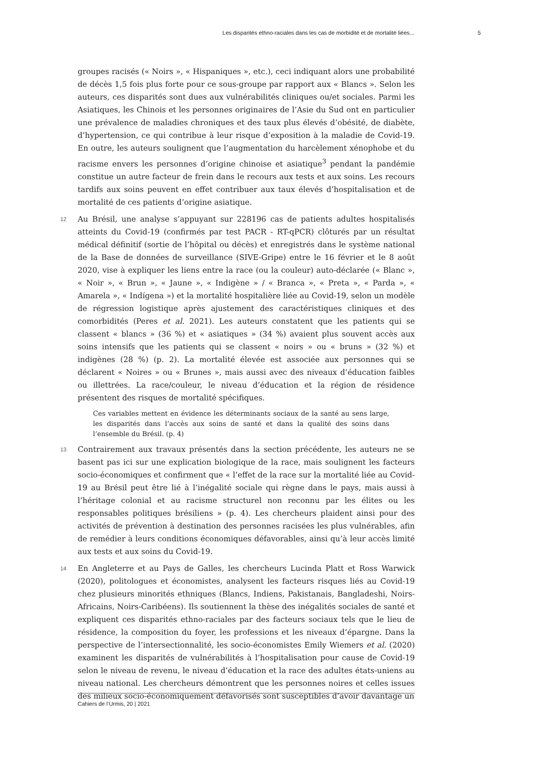Les disparités ethno-raciales dans les cas de morbidité et de mortalité liées... 5
groupes racisés (« Noirs », « Hispaniques », etc.), ceci indiquant alors une probabilité de décès 1,5 fois plus forte pour ce sous-groupe par rapport aux « Blancs ». Selon les auteurs, ces disparités sont dues aux vulnérabilités cliniques ou/et sociales. Parmi les Asiatiques, les Chinois et les personnes originaires de l’Asie du Sud ont en particulier une prévalence de maladies chroniques et des taux plus élevés d’obésité, de diabète, d’hypertension, ce qui contribue à leur risque d’exposition à la maladie de Covid-19. En outre, les auteurs soulignent que l’augmentation du harcèlement xénophobe et du racisme envers les personnes d’origine chinoise et asiatique<sup>3</sup> pendant la pandémie constitue un autre facteur de frein dans le recours aux tests et aux soins. Les recours tardifs aux soins peuvent en effet contribuer aux taux élevés d’hospitalisation et de mortalité de ces patients d’origine asiatique.
12 Au Brésil, une analyse s’appuyant sur 228196 cas de patients adultes hospitalisés atteints du Covid-19 (confirmés par test PACR - RT-qPCR) clôturés par un résultat médical définitif (sortie de l’hôpital ou décès) et enregistrés dans le système national de la Base de données de surveillance (SIVE-Gripe) entre le 16 février et le 8 août 2020, vise à expliquer les liens entre la race (ou la couleur) auto-déclarée (« Blanc », « Noir », « Brun », « Jaune », « Indigène » / « Branca », « Preta », « Parda », « Amarela », « Indígena ») et la mortalité hospitalière liée au Covid-19, selon un modèle de régression logistique après ajustement des caractéristiques cliniques et des comorbidités (Peres et al. 2021). Les auteurs constatent que les patients qui se classent « blancs » (36 %) et « asiatiques » (34 %) avaient plus souvent accès aux soins intensifs que les patients qui se classent « noirs » ou « bruns » (32 %) et indigènes (28 %) (p. 2). La mortalité élevée est associée aux personnes qui se déclarent « Noires » ou « Brunes », mais aussi avec des niveaux d’éducation faibles ou illettrées. La race/couleur, le niveau d’éducation et la région de résidence présentent des risques de mortalité spécifiques.
Ces variables mettent en évidence les déterminants sociaux de la santé au sens large, les disparités dans l’accès aux soins de santé et dans la qualité des soins dans l’ensemble du Brésil. (p. 4)
13 Contrairement aux travaux présentés dans la section précédente, les auteurs ne se basent pas ici sur une explication biologique de la race, mais soulignent les facteurs socio-économiques et confirment que « l’effet de la race sur la mortalité liée au Covid-19 au Brésil peut être lié à l’inégalité sociale qui règne dans le pays, mais aussi à l’héritage colonial et au racisme structurel non reconnu par les élites ou les responsables politiques brésiliens » (p. 4). Les chercheurs plaident ainsi pour des activités de prévention à destination des personnes racisées les plus vulnérables, afin de remédier à leurs conditions économiques défavorables, ainsi qu’à leur accès limité aux tests et aux soins du Covid-19.
14 En Angleterre et au Pays de Galles, les chercheurs Lucinda Platt et Ross Warwick (2020), politologues et économistes, analysent les facteurs risques liés au Covid-19 chez plusieurs minorités ethniques (Blancs, Indiens, Pakistanais, Bangladeshi, Noirs-Africains, Noirs-Caribéens). Ils soutiennent la thèse des inégalités sociales de santé et expliquent ces disparités ethno-raciales par des facteurs sociaux tels que le lieu de résidence, la composition du foyer, les professions et les niveaux d’épargne. Dans la perspective de l’intersectionnalité, les socio-économistes Emily Wiemers et al. (2020) examinent les disparités de vulnérabilités à l’hospitalisation pour cause de Covid-19 selon le niveau de revenu, le niveau d’éducation et la race des adultes états-uniens au niveau national. Les chercheurs démontrent que les personnes noires et celles issues des milieux socio-économiquement défavorisés sont susceptibles d’avoir davantage un
Cahiers de l’Urmis, 20 | 2021